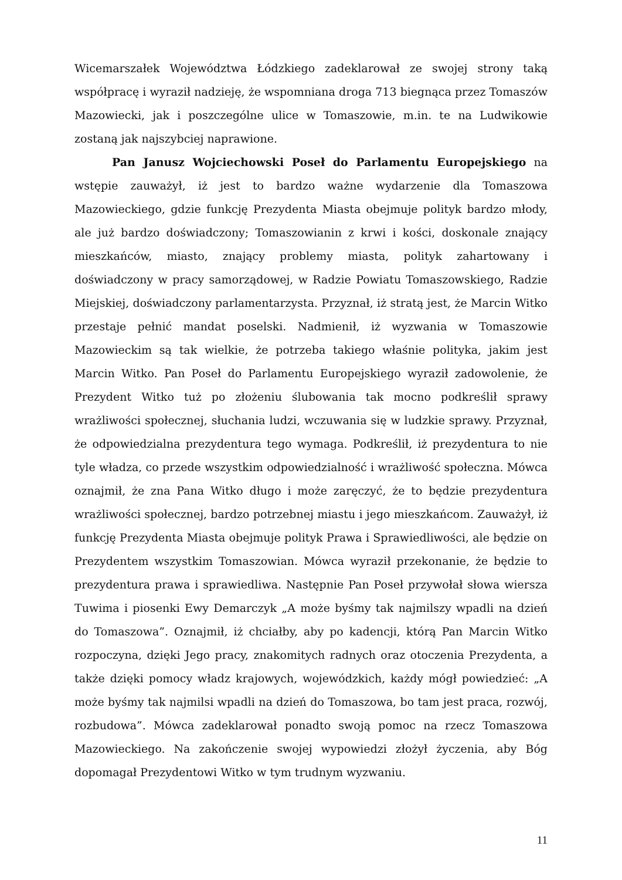Wicemarszałek Województwa Łódzkiego zadeklarował ze swojej strony taką współpracę i wyraził nadzieję, że wspomniana droga 713 biegnąca przez Tomaszów Mazowiecki, jak i poszczególne ulice w Tomaszowie, m.in. te na Ludwikowie zostaną jak najszybciej naprawione.
Pan Janusz Wojciechowski Poseł do Parlamentu Europejskiego na wstępie zauważył, iż jest to bardzo ważne wydarzenie dla Tomaszowa Mazowieckiego, gdzie funkcję Prezydenta Miasta obejmuje polityk bardzo młody, ale już bardzo doświadczony; Tomaszowianin z krwi i kości, doskonale znający mieszkańców, miasto, znający problemy miasta, polityk zahartowany i doświadczony w pracy samorządowej, w Radzie Powiatu Tomaszowskiego, Radzie Miejskiej, doświadczony parlamentarzysta. Przyznał, iż stratą jest, że Marcin Witko przestaje pełnić mandat poselski. Nadmienił, iż wyzwania w Tomaszowie Mazowieckim są tak wielkie, że potrzeba takiego właśnie polityka, jakim jest Marcin Witko. Pan Poseł do Parlamentu Europejskiego wyraził zadowolenie, że Prezydent Witko tuż po złożeniu ślubowania tak mocno podkreślił sprawy wrażliwości społecznej, słuchania ludzi, wczuwania się w ludzkie sprawy. Przyznał, że odpowiedzialna prezydentura tego wymaga. Podkreślił, iż prezydentura to nie tyle władza, co przede wszystkim odpowiedzialność i wrażliwość społeczna. Mówca oznajmił, że zna Pana Witko długo i może zaręczyć, że to będzie prezydentura wrażliwości społecznej, bardzo potrzebnej miastu i jego mieszkańcom. Zauważył, iż funkcję Prezydenta Miasta obejmuje polityk Prawa i Sprawiedliwości, ale będzie on Prezydentem wszystkim Tomaszowian. Mówca wyraził przekonanie, że będzie to prezydentura prawa i sprawiedliwa. Następnie Pan Poseł przywołał słowa wiersza Tuwima i piosenki Ewy Demarczyk „A może byśmy tak najmilszy wpadli na dzień do Tomaszowa”. Oznajmił, iż chciałby, aby po kadencji, którą Pan Marcin Witko rozpoczyna, dzięki Jego pracy, znakomitych radnych oraz otoczenia Prezydenta, a także dzięki pomocy władz krajowych, wojewódzkich, każdy mógł powiedzieć: „A może byśmy tak najmilsi wpadli na dzień do Tomaszowa, bo tam jest praca, rozwój, rozbudowa”. Mówca zadeklarował ponadto swoją pomoc na rzecz Tomaszowa Mazowieckiego. Na zakończenie swojej wypowiedzi złożył życzenia, aby Bóg dopomagał Prezydentowi Witko w tym trudnym wyzwaniu.
11